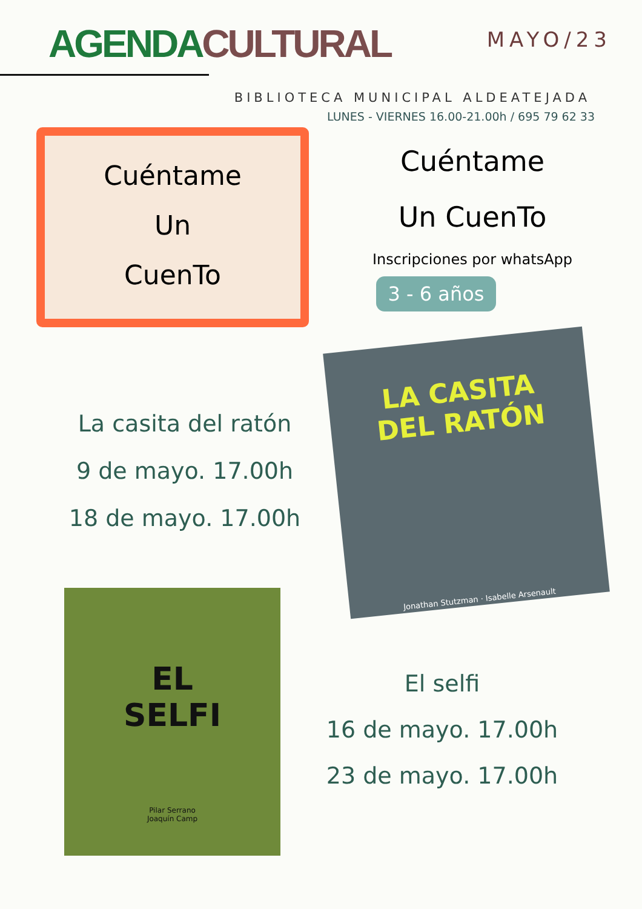AGENDA CULTURAL
MAYO/23
BIBLIOTECA MUNICIPAL ALDEATEJADA
LUNES - VIERNES 16.00-21.00h / 695 79 62 33
Cuéntame
Un
CuenTo
Cuéntame
Un CuenTo
Inscripciones por whatsApp
3 - 6 años
La casita del ratón
9 de mayo. 17.00h
18 de mayo. 17.00h
LA CASITA
DEL RATÓN
Jonathan Stutzman · Isabelle Arsenault
EL
SELFI
Pilar Serrano
Joaquín Camp
El selfi
16 de mayo. 17.00h
23 de mayo. 17.00h